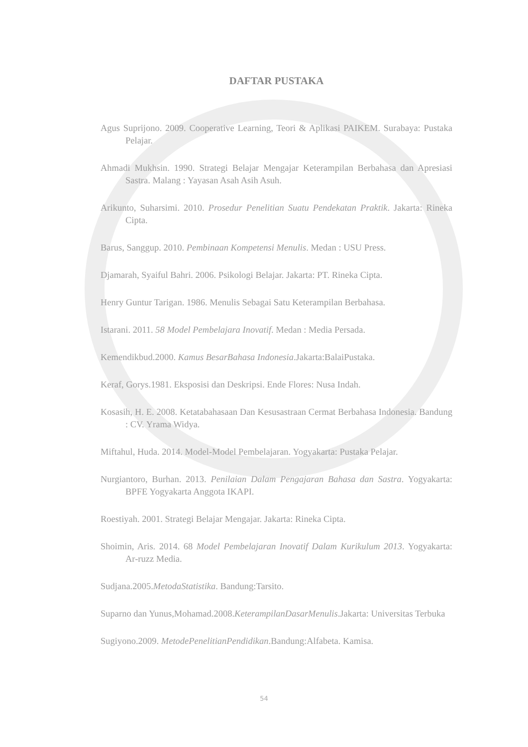DAFTAR PUSTAKA
Agus Suprijono. 2009. Cooperative Learning, Teori & Aplikasi PAIKEM. Surabaya: Pustaka Pelajar.
Ahmadi Mukhsin. 1990. Strategi Belajar Mengajar Keterampilan Berbahasa dan Apresiasi Sastra. Malang : Yayasan Asah Asih Asuh.
Arikunto, Suharsimi. 2010. Prosedur Penelitian Suatu Pendekatan Praktik. Jakarta: Rineka Cipta.
Barus, Sanggup. 2010. Pembinaan Kompetensi Menulis. Medan : USU Press.
Djamarah, Syaiful Bahri. 2006. Psikologi Belajar. Jakarta: PT. Rineka Cipta.
Henry Guntur Tarigan. 1986. Menulis Sebagai Satu Keterampilan Berbahasa.
Istarani. 2011. 58 Model Pembelajara Inovatif. Medan : Media Persada.
Kemendikbud.2000. Kamus BesarBahasa Indonesia.Jakarta:BalaiPustaka.
Keraf, Gorys.1981. Eksposisi dan Deskripsi. Ende Flores: Nusa Indah.
Kosasih, H. E. 2008. Ketatabahasaan Dan Kesusastraan Cermat Berbahasa Indonesia. Bandung : CV. Yrama Widya.
Miftahul, Huda. 2014. Model-Model Pembelajaran. Yogyakarta: Pustaka Pelajar.
Nurgiantoro, Burhan. 2013. Penilaian Dalam Pengajaran Bahasa dan Sastra. Yogyakarta: BPFE Yogyakarta Anggota IKAPI.
Roestiyah. 2001. Strategi Belajar Mengajar. Jakarta: Rineka Cipta.
Shoimin, Aris. 2014. 68 Model Pembelajaran Inovatif Dalam Kurikulum 2013. Yogyakarta: Ar-ruzz Media.
Sudjana.2005.MetodaStatistika. Bandung:Tarsito.
Suparno dan Yunus,Mohamad.2008.KeterampilanDasarMenulis.Jakarta: Universitas Terbuka
Sugiyono.2009. MetodePenelitianPendidikan.Bandung:Alfabeta. Kamisa.
54